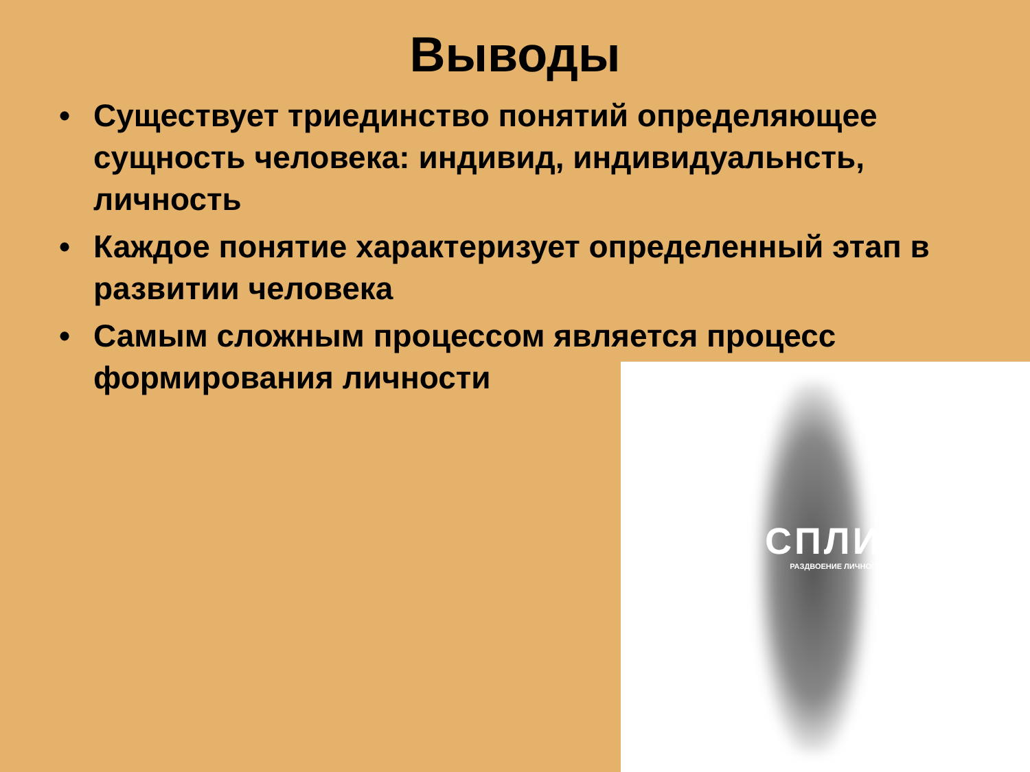Выводы
• Существует триединство понятий определяющее сущность человека: индивид, индивидуальнсть, личность
• Каждое понятие характеризует определенный этап в развитии человека
• Самым сложным процессом является процесс формирования личности
СПЛИН
РАЗДВОЕНИЕ ЛИЧНОСТИ